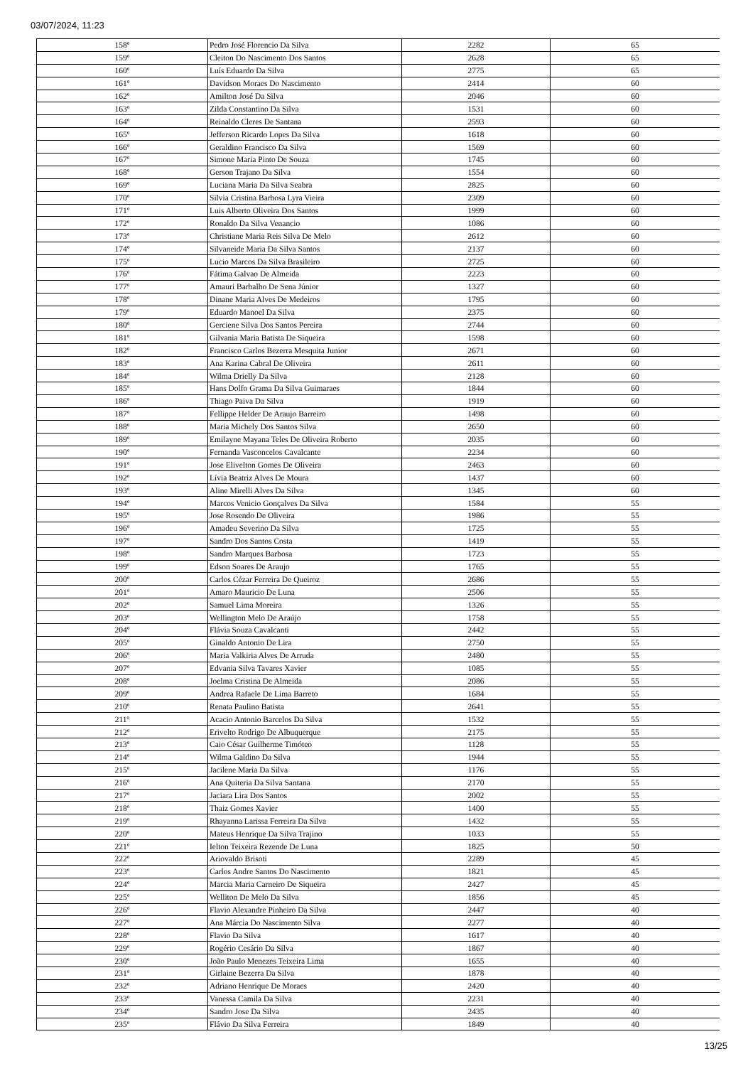03/07/2024, 11:23
| 158º | Pedro José Florencio Da Silva | 2282 | 65 |
| 159º | Cleiton Do Nascimento Dos Santos | 2628 | 65 |
| 160º | Luís Eduardo Da Silva | 2775 | 65 |
| 161º | Davidson Moraes Do Nascimento | 2414 | 60 |
| 162º | Amilton José Da Silva | 2046 | 60 |
| 163º | Zilda Constantino Da Silva | 1531 | 60 |
| 164º | Reinaldo Cleres De Santana | 2593 | 60 |
| 165º | Jefferson Ricardo Lopes Da Silva | 1618 | 60 |
| 166º | Geraldino Francisco Da Silva | 1569 | 60 |
| 167º | Simone Maria Pinto De Souza | 1745 | 60 |
| 168º | Gerson Trajano Da Silva | 1554 | 60 |
| 169º | Luciana Maria Da Silva Seabra | 2825 | 60 |
| 170º | Silvia Cristina Barbosa Lyra Vieira | 2309 | 60 |
| 171º | Luis Alberto Oliveira Dos Santos | 1999 | 60 |
| 172º | Ronaldo Da Silva Venancio | 1086 | 60 |
| 173º | Christiane Maria Reis Silva De Melo | 2612 | 60 |
| 174º | Silvaneide Maria Da Silva Santos | 2137 | 60 |
| 175º | Lucio Marcos Da Silva Brasileiro | 2725 | 60 |
| 176º | Fátima Galvao De Almeida | 2223 | 60 |
| 177º | Amauri Barbalho De Sena Júnior | 1327 | 60 |
| 178º | Dinane Maria Alves De Medeiros | 1795 | 60 |
| 179º | Eduardo Manoel Da Silva | 2375 | 60 |
| 180º | Gerciene Silva Dos Santos Pereira | 2744 | 60 |
| 181º | Gilvania Maria Batista De Siqueira | 1598 | 60 |
| 182º | Francisco Carlos Bezerra Mesquita Junior | 2671 | 60 |
| 183º | Ana Karina Cabral De Oliveira | 2611 | 60 |
| 184º | Wilma Drielly Da Silva | 2128 | 60 |
| 185º | Hans Dolfo Grama Da Silva Guimaraes | 1844 | 60 |
| 186º | Thiago Paiva Da Silva | 1919 | 60 |
| 187º | Fellippe Helder De Araujo Barreiro | 1498 | 60 |
| 188º | Maria Michely Dos Santos Silva | 2650 | 60 |
| 189º | Emilayne Mayana Teles De Oliveira Roberto | 2035 | 60 |
| 190º | Fernanda Vasconcelos Cavalcante | 2234 | 60 |
| 191º | Jose Elivelton Gomes De Oliveira | 2463 | 60 |
| 192º | Lívia Beatriz Alves De Moura | 1437 | 60 |
| 193º | Aline Mirelli Alves Da Silva | 1345 | 60 |
| 194º | Marcos Venicio Gonçalves Da Silva | 1584 | 55 |
| 195º | Jose Rosendo De Oliveira | 1986 | 55 |
| 196º | Amadeu Severino Da Silva | 1725 | 55 |
| 197º | Sandro Dos Santos Costa | 1419 | 55 |
| 198º | Sandro Marques Barbosa | 1723 | 55 |
| 199º | Edson Soares De Araujo | 1765 | 55 |
| 200º | Carlos Cézar Ferreira De Queiroz | 2686 | 55 |
| 201º | Amaro Mauricio De Luna | 2506 | 55 |
| 202º | Samuel Lima Moreira | 1326 | 55 |
| 203º | Wellington Melo De Araújo | 1758 | 55 |
| 204º | Flávia Souza Cavalcanti | 2442 | 55 |
| 205º | Ginaldo Antonio De Lira | 2750 | 55 |
| 206º | Maria Valkiria Alves De Arruda | 2480 | 55 |
| 207º | Edvania Silva Tavares Xavier | 1085 | 55 |
| 208º | Joelma Cristina De Almeida | 2086 | 55 |
| 209º | Andrea Rafaele De Lima Barreto | 1684 | 55 |
| 210º | Renata Paulino Batista | 2641 | 55 |
| 211º | Acacio Antonio Barcelos Da Silva | 1532 | 55 |
| 212º | Erivelto Rodrigo De Albuquerque | 2175 | 55 |
| 213º | Caio César Guilherme Timóteo | 1128 | 55 |
| 214º | Wilma Galdino Da Silva | 1944 | 55 |
| 215º | Jacilene Maria Da Silva | 1176 | 55 |
| 216º | Ana Quiteria Da Silva Santana | 2170 | 55 |
| 217º | Jaciara Lira Dos Santos | 2002 | 55 |
| 218º | Thaiz Gomes Xavier | 1400 | 55 |
| 219º | Rhayanna Larissa Ferreira Da Silva | 1432 | 55 |
| 220º | Mateus Henrique Da Silva Trajino | 1033 | 55 |
| 221º | Ielton Teixeira Rezende De Luna | 1825 | 50 |
| 222º | Ariovaldo Brisoti | 2289 | 45 |
| 223º | Carlos Andre Santos Do Nascimento | 1821 | 45 |
| 224º | Marcia Maria Carneiro De Siqueira | 2427 | 45 |
| 225º | Welliton De Melo Da Silva | 1856 | 45 |
| 226º | Flavio Alexandre Pinheiro Da Silva | 2447 | 40 |
| 227º | Ana Márcia Do Nascimento Silva | 2277 | 40 |
| 228º | Flavio Da Silva | 1617 | 40 |
| 229º | Rogério Cesário Da Silva | 1867 | 40 |
| 230º | João Paulo Menezes Teixeira Lima | 1655 | 40 |
| 231º | Girlaine Bezerra Da Silva | 1878 | 40 |
| 232º | Adriano Henrique De Moraes | 2420 | 40 |
| 233º | Vanessa Camila Da Silva | 2231 | 40 |
| 234º | Sandro Jose Da Silva | 2435 | 40 |
| 235º | Flávio Da Silva Ferreira | 1849 | 40 |
13/25